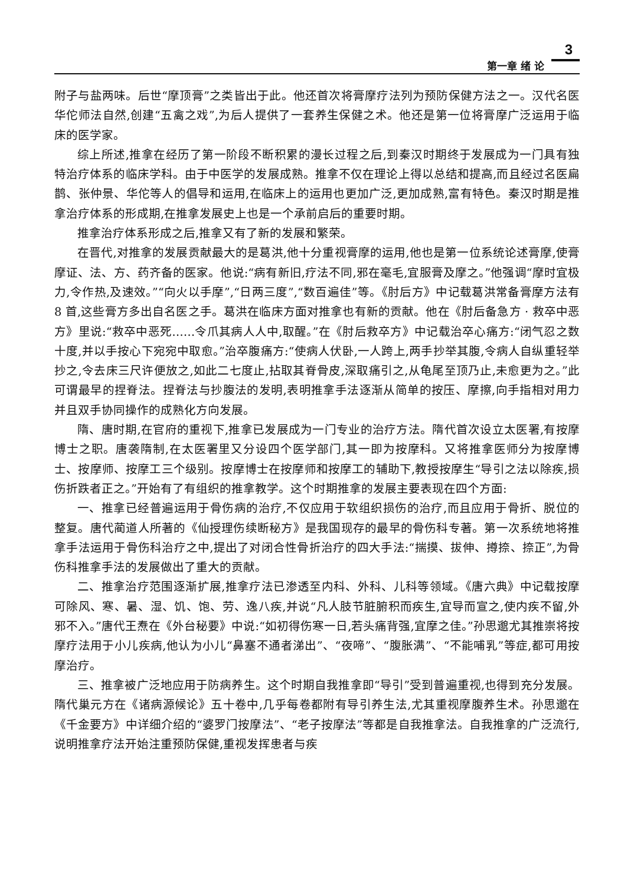3
第一章 绪 论
附子与盐两味。后世“摩顶膏”之类皆出于此。他还首次将膏摩疗法列为预防保健方法之一。汉代名医华佗师法自然,创建“五禽之戏”,为后人提供了一套养生保健之术。他还是第一位将膏摩广泛运用于临床的医学家。
综上所述,推拿在经历了第一阶段不断积累的漫长过程之后,到秦汉时期终于发展成为一门具有独特治疗体系的临床学科。由于中医学的发展成熟。推拿不仅在理论上得以总结和提高,而且经过名医扁鹊、张仲景、华佗等人的倡导和运用,在临床上的运用也更加广泛,更加成熟,富有特色。秦汉时期是推拿治疗体系的形成期,在推拿发展史上也是一个承前启后的重要时期。
推拿治疗体系形成之后,推拿又有了新的发展和繁荣。
在晋代,对推拿的发展贡献最大的是葛洪,他十分重视膏摩的运用,他也是第一位系统论述膏摩,使膏摩证、法、方、药齐备的医家。他说:“病有新旧,疗法不同,邪在毫毛,宜服膏及摩之。”他强调“摩时宜极力,令作热,及速效。”“向火以手摩”,“日两三度”,“数百遍佳”等。《肘后方》中记载葛洪常备膏摩方法有 8 首,这些膏方多出自名医之手。葛洪在临床方面对推拿也有新的贡献。他在《肘后备急方 · 救卒中恶方》里说:“救卒中恶死……令爪其病人人中,取醒。”在《肘后救卒方》中记载治卒心痛方:“闭气忍之数十度,并以手按心下宛宛中取愈。”治卒腹痛方:“使病人伏卧,一人跨上,两手抄举其腹,令病人自纵重轻举抄之,令去床三尺许便放之,如此二七度止,拈取其脊骨皮,深取痛引之,从龟尾至顶乃止,未愈更为之。”此可谓最早的捏脊法。捏脊法与抄腹法的发明,表明推拿手法逐渐从简单的按压、摩擦,向手指相对用力并且双手协同操作的成熟化方向发展。
隋、唐时期,在官府的重视下,推拿已发展成为一门专业的治疗方法。隋代首次设立太医署,有按摩博士之职。唐袭隋制,在太医署里又分设四个医学部门,其一即为按摩科。又将推拿医师分为按摩博士、按摩师、按摩工三个级别。按摩博士在按摩师和按摩工的辅助下,教授按摩生“导引之法以除疾,损伤折跌者正之。”开始有了有组织的推拿教学。这个时期推拿的发展主要表现在四个方面:
一、推拿已经普遍运用于骨伤病的治疗,不仅应用于软组织损伤的治疗,而且应用于骨折、脱位的整复。唐代蔺道人所著的《仙授理伤续断秘方》是我国现存的最早的骨伤科专著。第一次系统地将推拿手法运用于骨伤科治疗之中,提出了对闭合性骨折治疗的四大手法:“揣摸、拔伸、撙捺、捺正”,为骨伤科推拿手法的发展做出了重大的贡献。
二、推拿治疗范围逐渐扩展,推拿疗法已渗透至内科、外科、儿科等领域。《唐六典》中记载按摩可除风、寒、暑、湿、饥、饱、劳、逸八疾,并说“凡人肢节脏腑积而疾生,宜导而宣之,使内疾不留,外邪不入。”唐代王焘在《外台秘要》中说:“如初得伤寒一日,若头痛背强,宜摩之佳。”孙思邈尤其推崇将按摩疗法用于小儿疾病,他认为小儿“鼻塞不通者涕出”、“夜啼”、“腹胀满”、“不能哺乳”等症,都可用按摩治疗。
三、推拿被广泛地应用于防病养生。这个时期自我推拿即“导引”受到普遍重视,也得到充分发展。隋代巢元方在《诸病源候论》五十卷中,几乎每卷都附有导引养生法,尤其重视摩腹养生术。孙思邈在《千金要方》中详细介绍的“婆罗门按摩法”、“老子按摩法”等都是自我推拿法。自我推拿的广泛流行,说明推拿疗法开始注重预防保健,重视发挥患者与疾